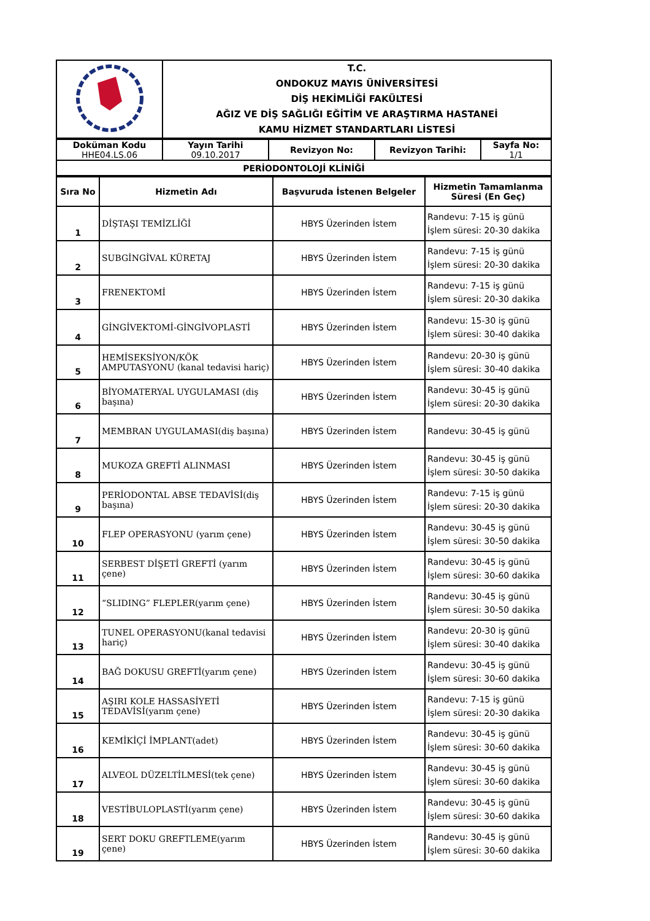| | T.C. ONDOKUZ MAYIS ÜNİVERSİTESİ DİŞ HEKİMLİĞİ FAKÜLTESİ AĞIZ VE DİŞ SAĞLIĞI EĞİTİM VE ARAŞTIRMA HASTANEİ KAMU HİZMET STANDARTLARI LİSTESİ |
| Doküman Kodu HHE04.LS.06 | Yayın Tarihi 09.10.2017 | Revizyon No: | Revizyon Tarihi: | Sayfa No: 1/1 |
| PERİODONTOLOJİ KLİNİĞİ | | | | |
| Sıra No | Hizmetin Adı | Başvuruda İstenen Belgeler | Hizmetin Tamamlanma Süresi (En Geç) |
| --- | --- | --- | --- |
| 1 | DİŞTAŞI TEMİZLİĞİ | HBYS Üzerinden İstem | Randevu: 7-15 iş günü İşlem süresi: 20-30 dakika |
| 2 | SUBGİNGİVAL KÜRETAJ | HBYS Üzerinden İstem | Randevu: 7-15 iş günü İşlem süresi: 20-30 dakika |
| 3 | FRENEKTOMİ | HBYS Üzerinden İstem | Randevu: 7-15 iş günü İşlem süresi: 20-30 dakika |
| 4 | GİNGİVEKTOMİ-GİNGİVOPLASTİ | HBYS Üzerinden İstem | Randevu: 15-30 iş günü İşlem süresi: 30-40 dakika |
| 5 | HEMİSEKSİYON/KÖK AMPUTASYONU (kanal tedavisi hariç) | HBYS Üzerinden İstem | Randevu: 20-30 iş günü İşlem süresi: 30-40 dakika |
| 6 | BİYOMATERYAL UYGULAMASI (diş başına) | HBYS Üzerinden İstem | Randevu: 30-45 iş günü İşlem süresi: 20-30 dakika |
| 7 | MEMBRAN UYGULAMASI(diş başına) | HBYS Üzerinden İstem | Randevu: 30-45 iş günü |
| 8 | MUKOZA GREFTİ ALINMASI | HBYS Üzerinden İstem | Randevu: 30-45 iş günü İşlem süresi: 30-50 dakika |
| 9 | PERİODONTAL ABSE TEDAVİSİ(diş başına) | HBYS Üzerinden İstem | Randevu: 7-15 iş günü İşlem süresi: 20-30 dakika |
| 10 | FLEP OPERASYONU (yarım çene) | HBYS Üzerinden İstem | Randevu: 30-45 iş günü İşlem süresi: 30-50 dakika |
| 11 | SERBEST DİŞETİ GREFTİ (yarım çene) | HBYS Üzerinden İstem | Randevu: 30-45 iş günü İşlem süresi: 30-60 dakika |
| 12 | “SLIDING” FLEPLER(yarım çene) | HBYS Üzerinden İstem | Randevu: 30-45 iş günü İşlem süresi: 30-50 dakika |
| 13 | TUNEL OPERASYONU(kanal tedavisi hariç) | HBYS Üzerinden İstem | Randevu: 20-30 iş günü İşlem süresi: 30-40 dakika |
| 14 | BAĞ DOKUSU GREFTİ(yarım çene) | HBYS Üzerinden İstem | Randevu: 30-45 iş günü İşlem süresi: 30-60 dakika |
| 15 | AŞIRI KOLE HASSASİYETİ TEDAVİSİ(yarım çene) | HBYS Üzerinden İstem | Randevu: 7-15 iş günü İşlem süresi: 20-30 dakika |
| 16 | KEMİKİÇİ İMPLANT(adet) | HBYS Üzerinden İstem | Randevu: 30-45 iş günü İşlem süresi: 30-60 dakika |
| 17 | ALVEOL DÜZELTİLMESİ(tek çene) | HBYS Üzerinden İstem | Randevu: 30-45 iş günü İşlem süresi: 30-60 dakika |
| 18 | VESTİBULOPLASTİ(yarım çene) | HBYS Üzerinden İstem | Randevu: 30-45 iş günü İşlem süresi: 30-60 dakika |
| 19 | SERT DOKU GREFTLEME(yarım çene) | HBYS Üzerinden İstem | Randevu: 30-45 iş günü İşlem süresi: 30-60 dakika |